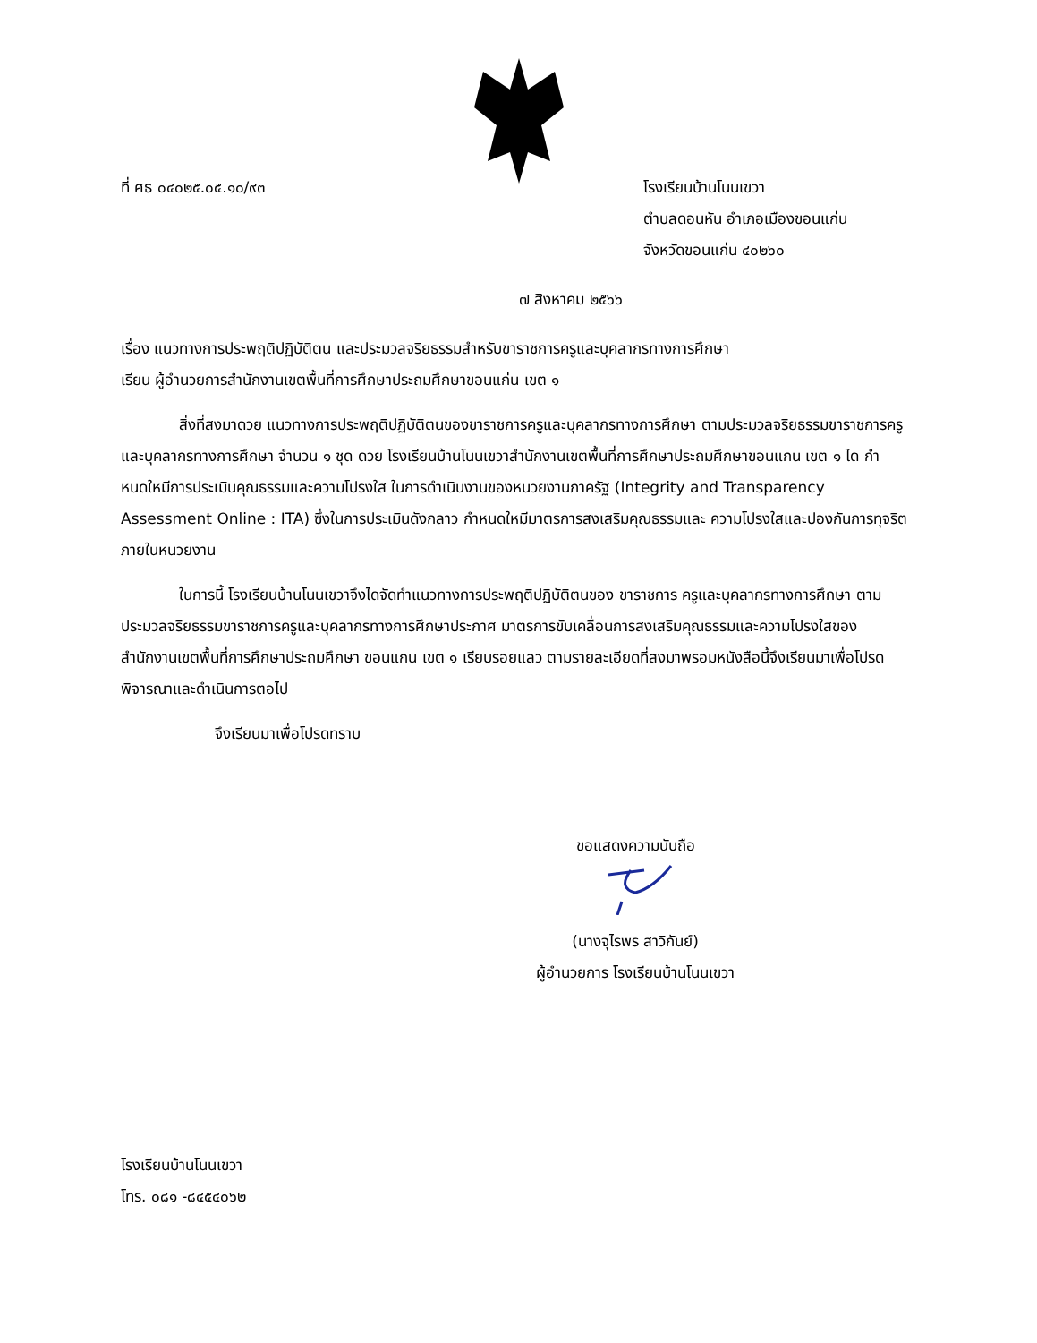ที่ ศธ ๐๔๐๒๕.๐๕.๑๐/๙๓ โรงเรียนบ้านโนนเขวา
ตำบลดอนหัน อำเภอเมืองขอนแก่น
จังหวัดขอนแก่น ๔๐๒๖๐
๗ สิงหาคม ๒๕๖๖
เรื่อง แนวทางการประพฤติปฏิบัติตน และประมวลจริยธรรมสำหรับขาราชการครูและบุคลากรทางการศึกษา
เรียน ผู้อำนวยการสำนักงานเขตพื้นที่การศึกษาประถมศึกษาขอนแก่น เขต ๑
สิ่งที่สงมาดวย แนวทางการประพฤติปฏิบัติตนของขาราชการครูและบุคลากรทางการศึกษา ตามประมวลจริยธรรมขาราชการครูและบุคลากรทางการศึกษา จำนวน ๑ ชุด ดวย โรงเรียนบ้านโนนเขวาสำนักงานเขตพื้นที่การศึกษาประถมศึกษาขอนแกน เขต ๑ ได กำหนดใหมีการประเมินคุณธรรมและความโปรงใส ในการดำเนินงานของหนวยงานภาครัฐ (Integrity and Transparency Assessment Online : ITA) ซึ่งในการประเมินดังกลาว กำหนดใหมีมาตรการสงเสริมคุณธรรมและ ความโปรงใสและปองกันการทุจริตภายในหนวยงาน
ในการนี้ โรงเรียนบ้านโนนเขวาจึงไดจัดทำแนวทางการประพฤติปฏิบัติตนของ ขาราชการ ครูและบุคลากรทางการศึกษา ตามประมวลจริยธรรมขาราชการครูและบุคลากรทางการศึกษาประกาศ มาตรการขับเคลื่อนการสงเสริมคุณธรรมและความโปรงใสของสำนักงานเขตพื้นที่การศึกษาประถมศึกษา ขอนแกน เขต ๑ เรียบรอยแลว ตามรายละเอียดที่สงมาพรอมหนังสือนี้จึงเรียนมาเพื่อโปรดพิจารณาและดำเนินการตอไป
จึงเรียนมาเพื่อโปรดทราบ
ขอแสดงความนับถือ
(นางจุไรพร สาวิกันย์)
ผู้อำนวยการ โรงเรียนบ้านโนนเขวา
โรงเรียนบ้านโนนเขวา
โทร. ๐๘๑ -๘๔๕๔๐๖๒